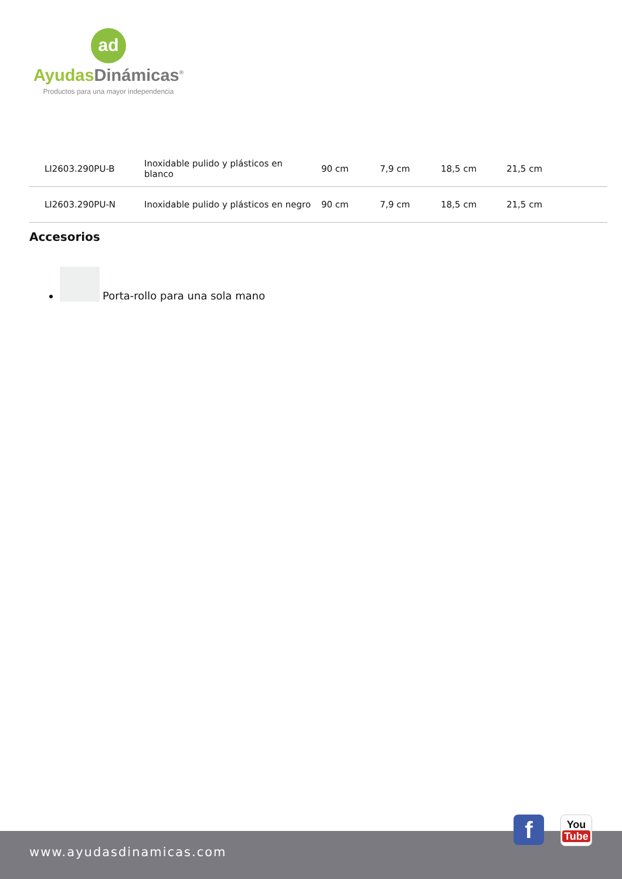ad
Ayudas Dinámicas<sup>®</sup>
Productos para una mayor independencia
| LI2603.290PU-B | Inoxidable pulido y plásticos en blanco | 90 cm | 7,9 cm | 18,5 cm | 21,5 cm |
| LI2603.290PU-N | Inoxidable pulido y plásticos en negro | 90 cm | 7,9 cm | 18,5 cm | 21,5 cm |
Accesorios
Porta-rollo para una sola mano
www.ayudasdinamicas.com
f
You
Tube